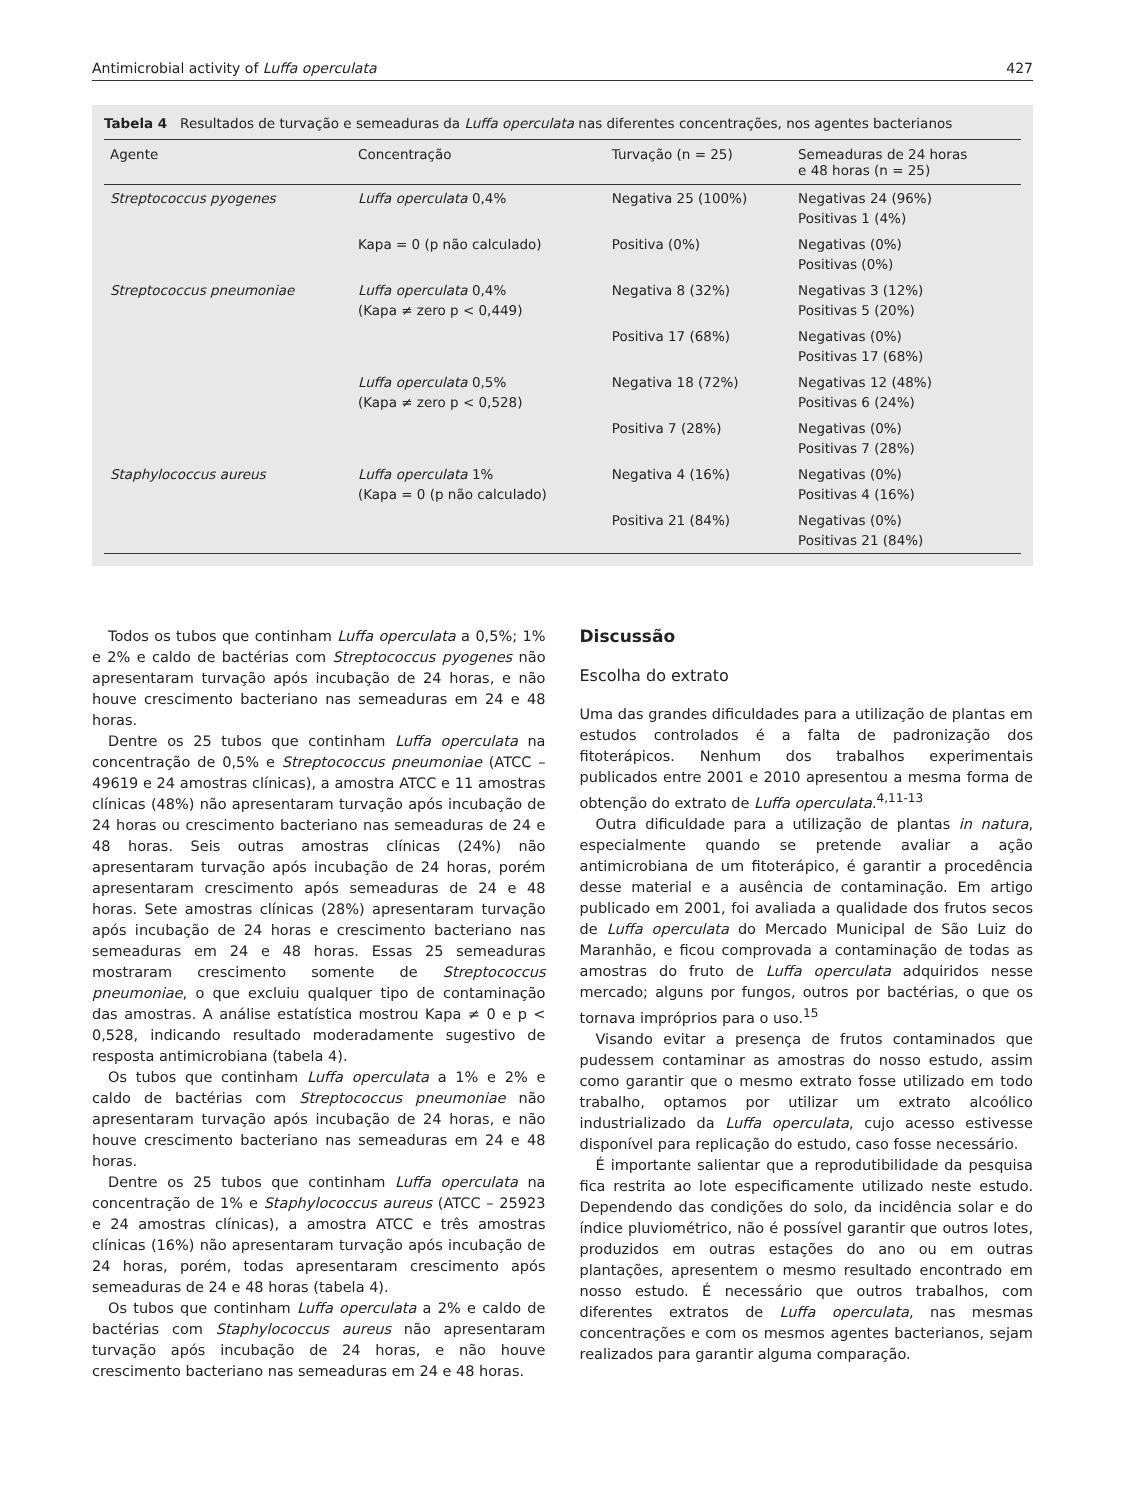Antimicrobial activity of Luffa operculata 427
Tabela 4 Resultados de turvação e semeaduras da Luffa operculata nas diferentes concentrações, nos agentes bacterianos
| Agente | Concentração | Turvação (n = 25) | Semeaduras de 24 horas e 48 horas (n = 25) |
| --- | --- | --- | --- |
| Streptococcus pyogenes | Luffa operculata 0,4% | Negativa 25 (100%) | Negativas 24 (96%) Positivas 1 (4%) |
| | Kapa = 0 (p não calculado) | Positiva (0%) | Negativas (0%) Positivas (0%) |
| Streptococcus pneumoniae | Luffa operculata 0,4% (Kapa ≠ zero p < 0,449) | Negativa 8 (32%) | Negativas 3 (12%) Positivas 5 (20%) |
| | | Positiva 17 (68%) | Negativas (0%) Positivas 17 (68%) |
| | Luffa operculata 0,5% (Kapa ≠ zero p < 0,528) | Negativa 18 (72%) | Negativas 12 (48%) Positivas 6 (24%) |
| | | Positiva 7 (28%) | Negativas (0%) Positivas 7 (28%) |
| Staphylococcus aureus | Luffa operculata 1% (Kapa = 0 (p não calculado) | Negativa 4 (16%) | Negativas (0%) Positivas 4 (16%) |
| | | Positiva 21 (84%) | Negativas (0%) Positivas 21 (84%) |
Todos os tubos que continham Luffa operculata a 0,5%; 1% e 2% e caldo de bactérias com Streptococcus pyogenes não apresentaram turvação após incubação de 24 horas, e não houve crescimento bacteriano nas semeaduras em 24 e 48 horas.
Dentre os 25 tubos que continham Luffa operculata na concentração de 0,5% e Streptococcus pneumoniae (ATCC – 49619 e 24 amostras clínicas), a amostra ATCC e 11 amostras clínicas (48%) não apresentaram turvação após incubação de 24 horas ou crescimento bacteriano nas semeaduras de 24 e 48 horas. Seis outras amostras clínicas (24%) não apresentaram turvação após incubação de 24 horas, porém apresentaram crescimento após semeaduras de 24 e 48 horas. Sete amostras clínicas (28%) apresentaram turvação após incubação de 24 horas e crescimento bacteriano nas semeaduras em 24 e 48 horas. Essas 25 semeaduras mostraram crescimento somente de Streptococcus pneumoniae, o que excluiu qualquer tipo de contaminação das amostras. A análise estatística mostrou Kapa ≠ 0 e p < 0,528, indicando resultado moderadamente sugestivo de resposta antimicrobiana (tabela 4).
Os tubos que continham Luffa operculata a 1% e 2% e caldo de bactérias com Streptococcus pneumoniae não apresentaram turvação após incubação de 24 horas, e não houve crescimento bacteriano nas semeaduras em 24 e 48 horas.
Dentre os 25 tubos que continham Luffa operculata na concentração de 1% e Staphylococcus aureus (ATCC – 25923 e 24 amostras clínicas), a amostra ATCC e três amostras clínicas (16%) não apresentaram turvação após incubação de 24 horas, porém, todas apresentaram crescimento após semeaduras de 24 e 48 horas (tabela 4).
Os tubos que continham Luffa operculata a 2% e caldo de bactérias com Staphylococcus aureus não apresentaram turvação após incubação de 24 horas, e não houve crescimento bacteriano nas semeaduras em 24 e 48 horas.
Discussão
Escolha do extrato
Uma das grandes dificuldades para a utilização de plantas em estudos controlados é a falta de padronização dos fitoterápicos. Nenhum dos trabalhos experimentais publicados entre 2001 e 2010 apresentou a mesma forma de obtenção do extrato de Luffa operculata.<sup>4,11-13</sup>
Outra dificuldade para a utilização de plantas in natura, especialmente quando se pretende avaliar a ação antimicrobiana de um fitoterápico, é garantir a procedência desse material e a ausência de contaminação. Em artigo publicado em 2001, foi avaliada a qualidade dos frutos secos de Luffa operculata do Mercado Municipal de São Luiz do Maranhão, e ficou comprovada a contaminação de todas as amostras do fruto de Luffa operculata adquiridos nesse mercado; alguns por fungos, outros por bactérias, o que os tornava impróprios para o uso.<sup>15</sup>
Visando evitar a presença de frutos contaminados que pudessem contaminar as amostras do nosso estudo, assim como garantir que o mesmo extrato fosse utilizado em todo trabalho, optamos por utilizar um extrato alcoólico industrializado da Luffa operculata, cujo acesso estivesse disponível para replicação do estudo, caso fosse necessário.
É importante salientar que a reprodutibilidade da pesquisa fica restrita ao lote especificamente utilizado neste estudo. Dependendo das condições do solo, da incidência solar e do índice pluviométrico, não é possível garantir que outros lotes, produzidos em outras estações do ano ou em outras plantações, apresentem o mesmo resultado encontrado em nosso estudo. É necessário que outros trabalhos, com diferentes extratos de Luffa operculata, nas mesmas concentrações e com os mesmos agentes bacterianos, sejam realizados para garantir alguma comparação.